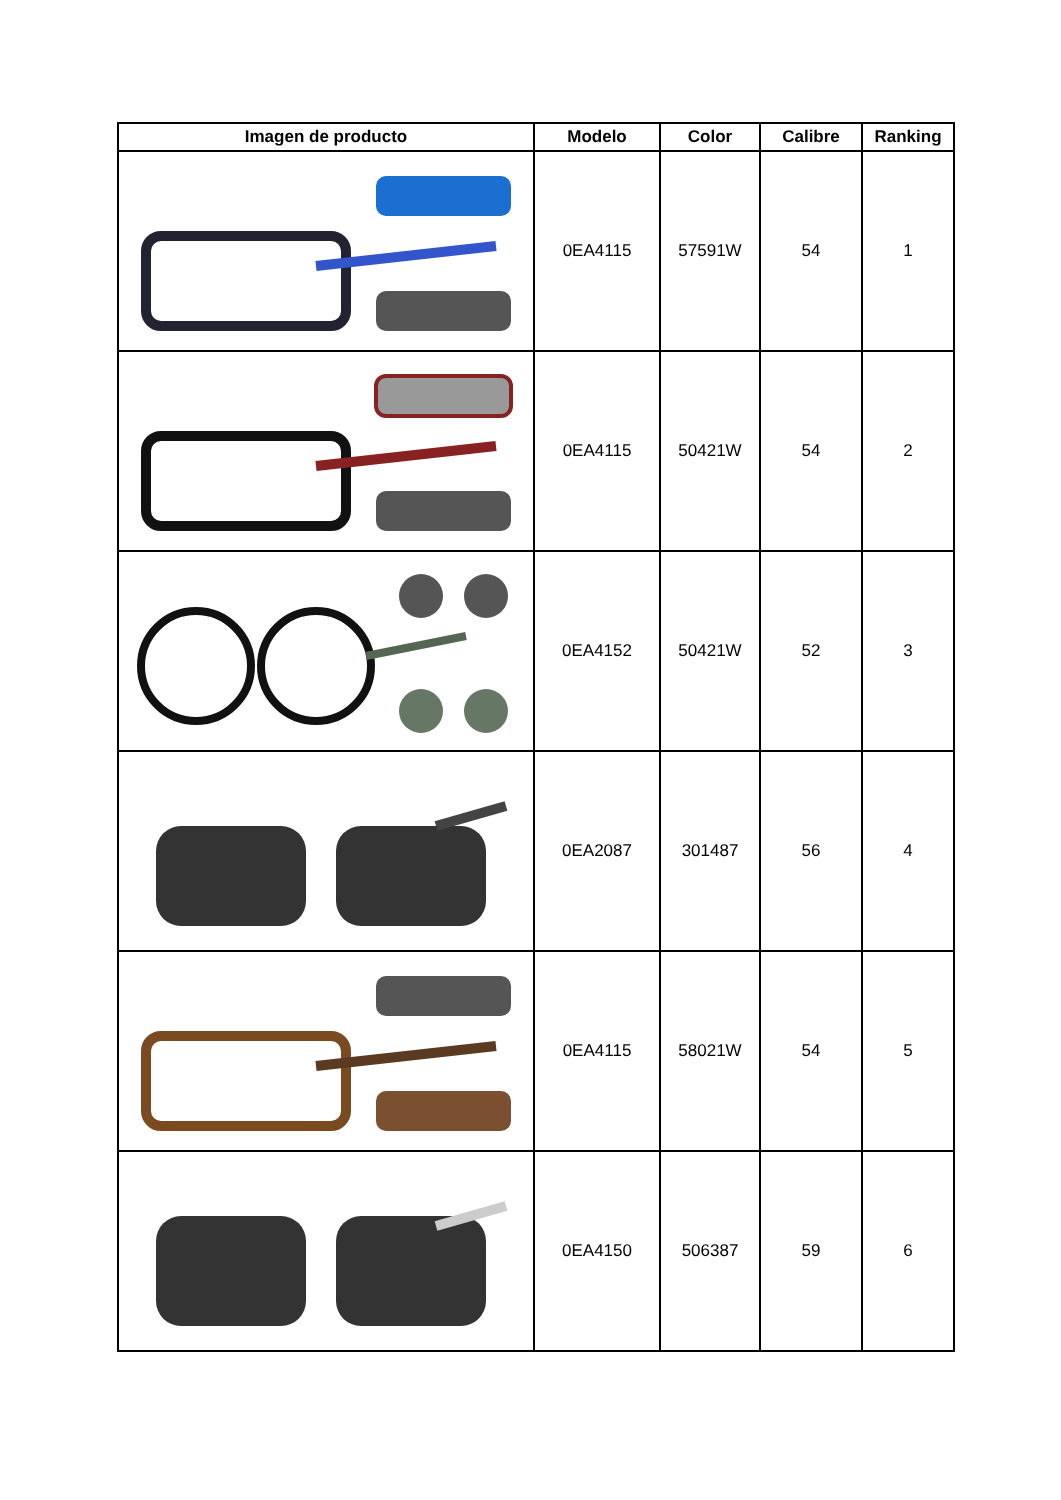| Imagen de producto | Modelo | Color | Calibre | Ranking |
| --- | --- | --- | --- | --- |
| | 0EA4115 | 57591W | 54 | 1 |
| | 0EA4115 | 50421W | 54 | 2 |
| | 0EA4152 | 50421W | 52 | 3 |
| | 0EA2087 | 301487 | 56 | 4 |
| | 0EA4115 | 58021W | 54 | 5 |
| | 0EA4150 | 506387 | 59 | 6 |